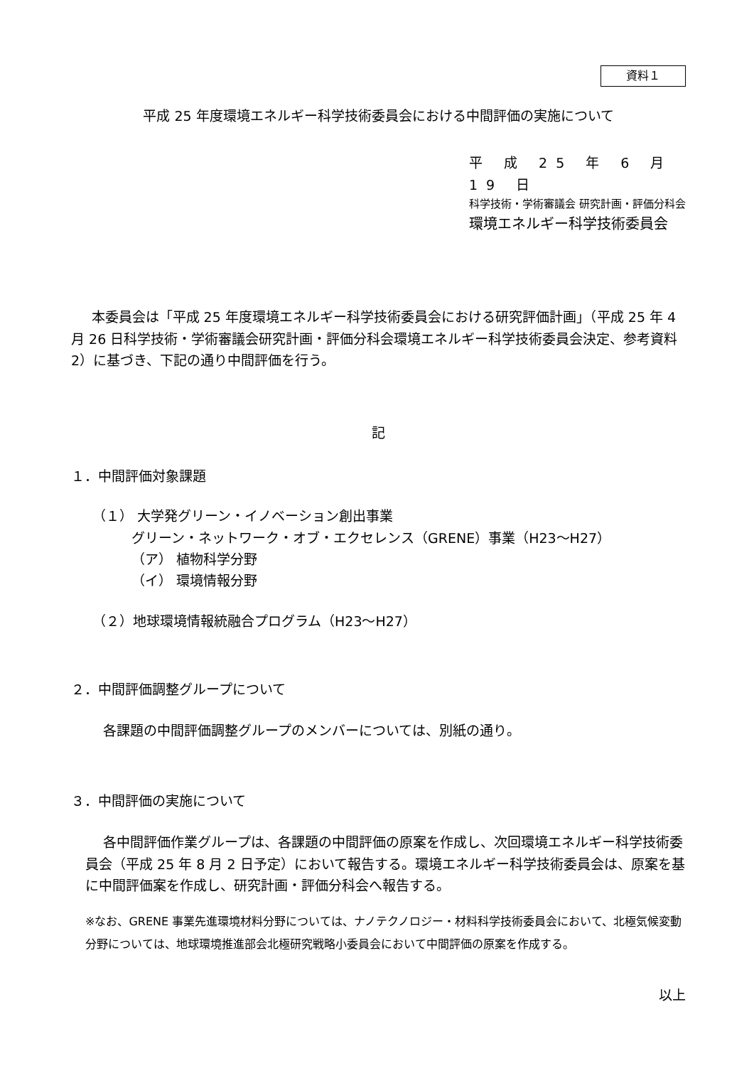資料１
平成 25 年度環境エネルギー科学技術委員会における中間評価の実施について
平 成 25 年 6 月 19 日
科学技術・学術審議会 研究計画・評価分科会
環境エネルギー科学技術委員会
本委員会は「平成 25 年度環境エネルギー科学技術委員会における研究評価計画」（平成 25 年 4 月 26 日科学技術・学術審議会研究計画・評価分科会環境エネルギー科学技術委員会決定、参考資料 2）に基づき、下記の通り中間評価を行う。
記
１．中間評価対象課題
（１） 大学発グリーン・イノベーション創出事業
グリーン・ネットワーク・オブ・エクセレンス（GRENE）事業（H23～H27）
（ア） 植物科学分野
（イ） 環境情報分野
（２）地球環境情報統融合プログラム（H23～H27）
２．中間評価調整グループについて
各課題の中間評価調整グループのメンバーについては、別紙の通り。
３．中間評価の実施について
各中間評価作業グループは、各課題の中間評価の原案を作成し、次回環境エネルギー科学技術委員会（平成 25 年 8 月 2 日予定）において報告する。環境エネルギー科学技術委員会は、原案を基に中間評価案を作成し、研究計画・評価分科会へ報告する。
※なお、GRENE 事業先進環境材料分野については、ナノテクノロジー・材料科学技術委員会において、北極気候変動分野については、地球環境推進部会北極研究戦略小委員会において中間評価の原案を作成する。
以上